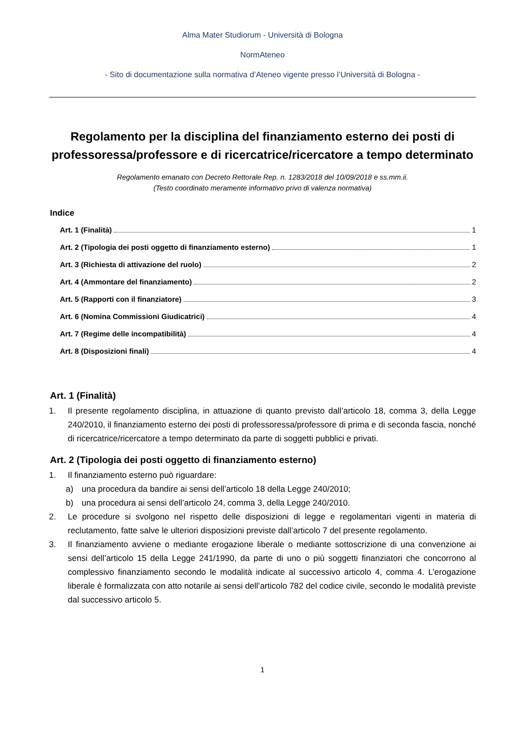Alma Mater Studiorum - Università di Bologna
NormAteneo
- Sito di documentazione sulla normativa d’Ateneo vigente presso l’Università di Bologna -
Regolamento per la disciplina del finanziamento esterno dei posti di professoressa/professore e di ricercatrice/ricercatore a tempo determinato
Regolamento emanato con Decreto Rettorale Rep. n. 1283/2018 del 10/09/2018 e ss.mm.ii.
(Testo coordinato meramente informativo privo di valenza normativa)
Indice
Art. 1 (Finalità) 1
Art. 2 (Tipologia dei posti oggetto di finanziamento esterno) 1
Art. 3 (Richiesta di attivazione del ruolo) 2
Art. 4 (Ammontare del finanziamento) 2
Art. 5 (Rapporti con il finanziatore) 3
Art. 6 (Nomina Commissioni Giudicatrici) 4
Art. 7 (Regime delle incompatibilità) 4
Art. 8 (Disposizioni finali) 4
Art. 1 (Finalità)
1. Il presente regolamento disciplina, in attuazione di quanto previsto dall’articolo 18, comma 3, della Legge 240/2010, il finanziamento esterno dei posti di professoressa/professore di prima e di seconda fascia, nonché di ricercatrice/ricercatore a tempo determinato da parte di soggetti pubblici e privati.
Art. 2 (Tipologia dei posti oggetto di finanziamento esterno)
1. Il finanziamento esterno può riguardare:
a) una procedura da bandire ai sensi dell’articolo 18 della Legge 240/2010;
b) una procedura ai sensi dell’articolo 24, comma 3, della Legge 240/2010.
2. Le procedure si svolgono nel rispetto delle disposizioni di legge e regolamentari vigenti in materia di reclutamento, fatte salve le ulteriori disposizioni previste dall’articolo 7 del presente regolamento.
3. Il finanziamento avviene o mediante erogazione liberale o mediante sottoscrizione di una convenzione ai sensi dell’articolo 15 della Legge 241/1990, da parte di uno o più soggetti finanziatori che concorrono al complessivo finanziamento secondo le modalità indicate al successivo articolo 4, comma 4. L’erogazione liberale è formalizzata con atto notarile ai sensi dell’articolo 782 del codice civile, secondo le modalità previste dal successivo articolo 5.
1